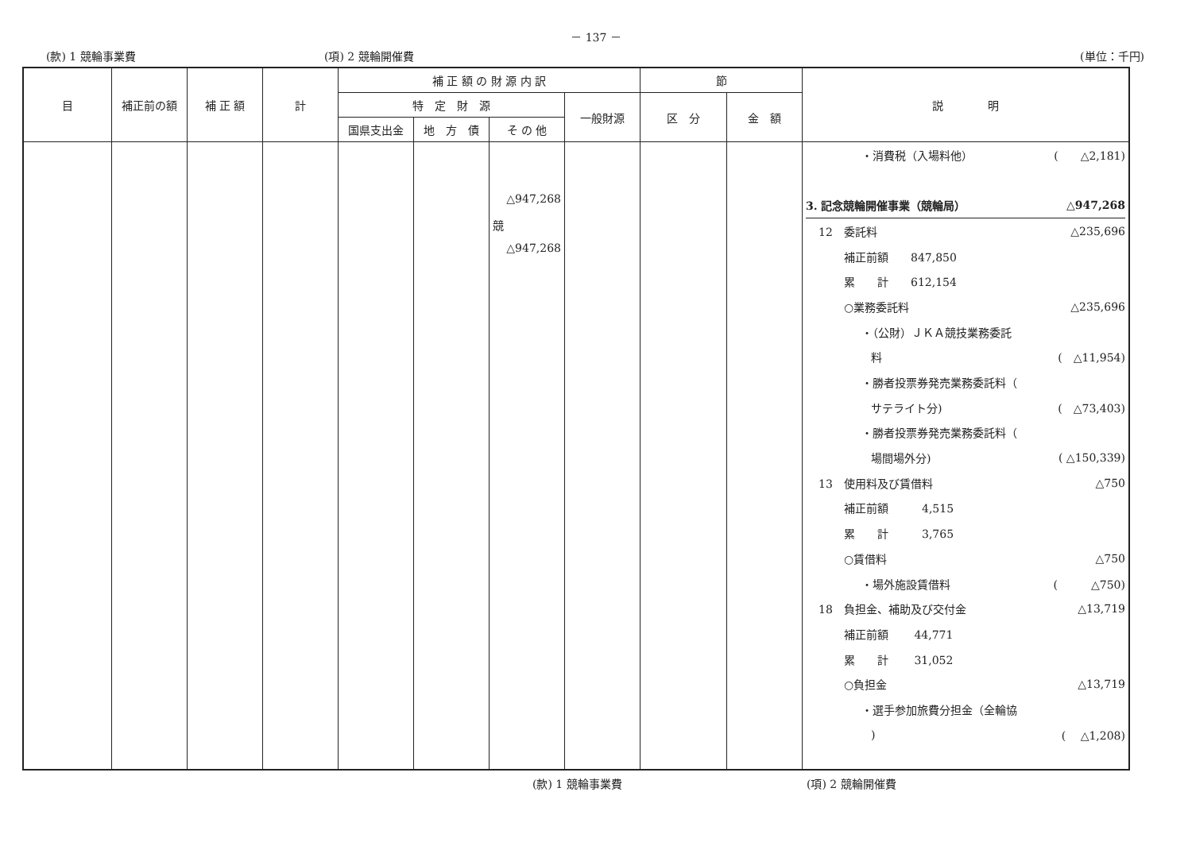－ 137 －
(款) 1 競輪事業費 (項) 2 競輪開催費 (単位：千円)
| 目 | 補正前の額 | 補 正 額 | 計 | 補 正 額 の 財 源 内 訳 | | | | 節 | | 説 明 |
| --- | --- | --- | --- | --- | --- | --- | --- | --- | --- | --- |
| | | | | 特 定 財 源 | | | 一般財源 | 区 分 | 金 額 | |
| | | | | 国県支出金 | 地 方 債 | そ の 他 | | | | |
| | | | | | | △947,268 競 △947,268 | | | | ・消費税（入場料他） ( △2,181) 3. 記念競輪開催事業（競輪局） △947,268 12 委託料 △235,696 補正前額 847,850 累 計 612,154 ○業務委託料 △235,696 ・（公財）ＪＫＡ競技業務委託 料 ( △11,954) ・勝者投票券発売業務委託料（ サテライト分) ( △73,403) ・勝者投票券発売業務委託料（ 場間場外分) ( △150,339) 13 使用料及び賃借料 △750 補正前額 4,515 累 計 3,765 ○賃借料 △750 ・場外施設賃借料 ( △750) 18 負担金、補助及び交付金 △13,719 補正前額 44,771 累 計 31,052 ○負担金 △13,719 ・選手参加旅費分担金（全輪協 ) ( △1,208) |
(款) 1 競輪事業費 (項) 2 競輪開催費